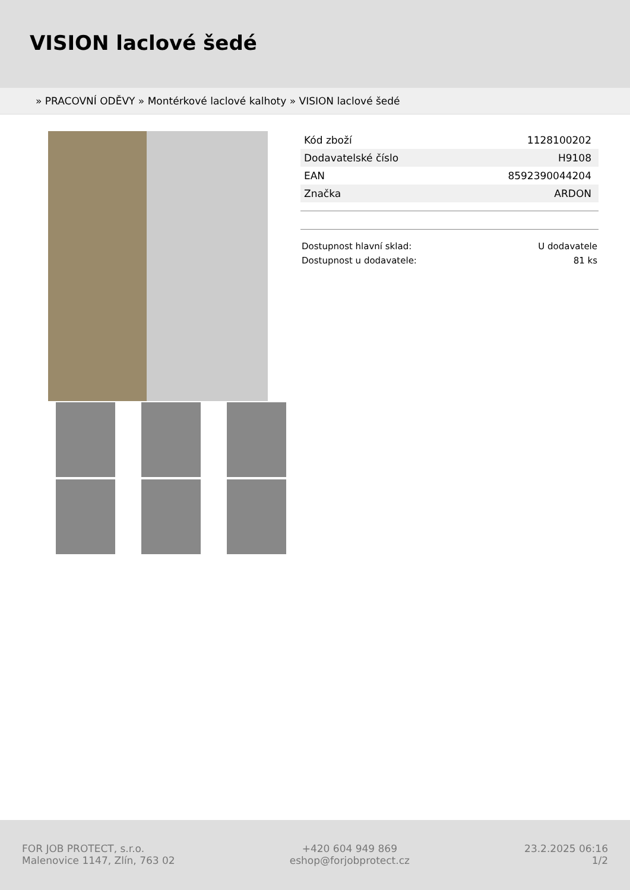VISION laclové šedé
» PRACOVNÍ ODĚVY » Montérkové laclové kalhoty » VISION laclové šedé
| Kód zboží | 1128100202 |
| Dodavatelské číslo | H9108 |
| EAN | 8592390044204 |
| Značka | ARDON |
| Dostupnost hlavní sklad: | U dodavatele |
| Dostupnost u dodavatele: | 81 ks |
FOR JOB PROTECT, s.r.o.
Malenovice 1147, Zlín, 763 02
+420 604 949 869
eshop@forjobprotect.cz
23.2.2025 06:16
1/2